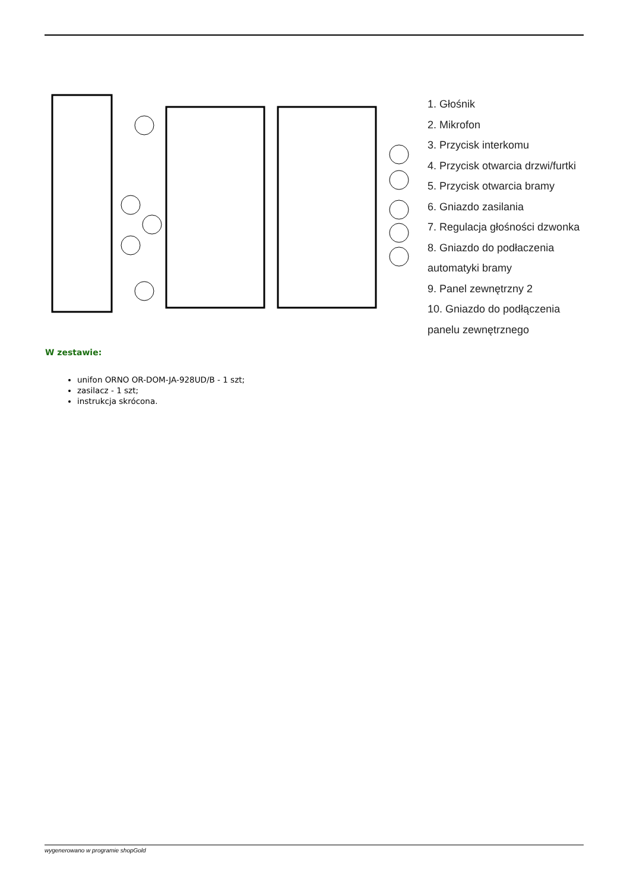1. Głośnik
2. Mikrofon
3. Przycisk interkomu
4. Przycisk otwarcia drzwi/furtki
5. Przycisk otwarcia bramy
6. Gniazdo zasilania
7. Regulacja głośności dzwonka
8. Gniazdo do podłaczenia
automatyki bramy
9. Panel zewnętrzny 2
10. Gniazdo do podłączenia
panelu zewnętrznego
W zestawie:
unifon ORNO OR-DOM-JA-928UD/B - 1 szt;
zasilacz - 1 szt;
instrukcja skrócona.
wygenerowano w programie shopGold